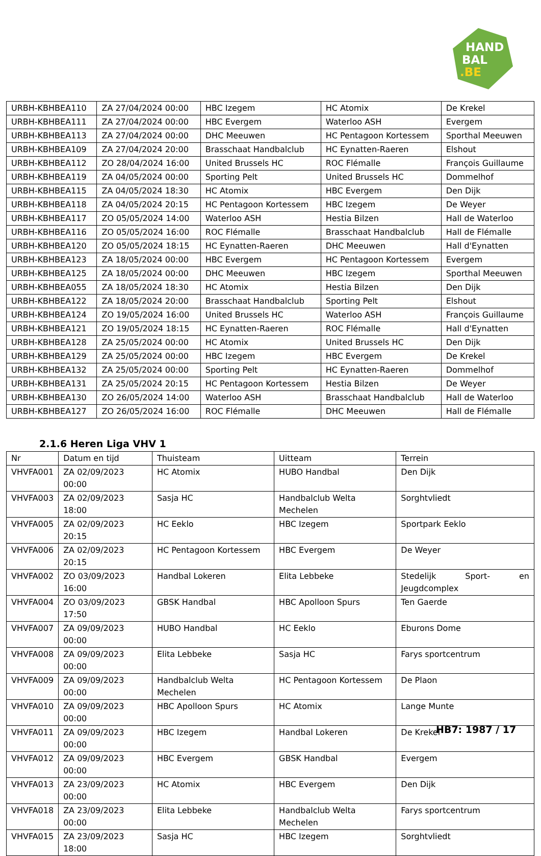HAND
BAL
.BE
| URBH-KBHBEA110 | ZA 27/04/2024 00:00 | HBC Izegem | HC Atomix | De Krekel |
| URBH-KBHBEA111 | ZA 27/04/2024 00:00 | HBC Evergem | Waterloo ASH | Evergem |
| URBH-KBHBEA113 | ZA 27/04/2024 00:00 | DHC Meeuwen | HC Pentagoon Kortessem | Sporthal Meeuwen |
| URBH-KBHBEA109 | ZA 27/04/2024 20:00 | Brasschaat Handbalclub | HC Eynatten-Raeren | Elshout |
| URBH-KBHBEA112 | ZO 28/04/2024 16:00 | United Brussels HC | ROC Flémalle | François Guillaume |
| URBH-KBHBEA119 | ZA 04/05/2024 00:00 | Sporting Pelt | United Brussels HC | Dommelhof |
| URBH-KBHBEA115 | ZA 04/05/2024 18:30 | HC Atomix | HBC Evergem | Den Dijk |
| URBH-KBHBEA118 | ZA 04/05/2024 20:15 | HC Pentagoon Kortessem | HBC Izegem | De Weyer |
| URBH-KBHBEA117 | ZO 05/05/2024 14:00 | Waterloo ASH | Hestia Bilzen | Hall de Waterloo |
| URBH-KBHBEA116 | ZO 05/05/2024 16:00 | ROC Flémalle | Brasschaat Handbalclub | Hall de Flémalle |
| URBH-KBHBEA120 | ZO 05/05/2024 18:15 | HC Eynatten-Raeren | DHC Meeuwen | Hall d'Eynatten |
| URBH-KBHBEA123 | ZA 18/05/2024 00:00 | HBC Evergem | HC Pentagoon Kortessem | Evergem |
| URBH-KBHBEA125 | ZA 18/05/2024 00:00 | DHC Meeuwen | HBC Izegem | Sporthal Meeuwen |
| URBH-KBHBEA055 | ZA 18/05/2024 18:30 | HC Atomix | Hestia Bilzen | Den Dijk |
| URBH-KBHBEA122 | ZA 18/05/2024 20:00 | Brasschaat Handbalclub | Sporting Pelt | Elshout |
| URBH-KBHBEA124 | ZO 19/05/2024 16:00 | United Brussels HC | Waterloo ASH | François Guillaume |
| URBH-KBHBEA121 | ZO 19/05/2024 18:15 | HC Eynatten-Raeren | ROC Flémalle | Hall d'Eynatten |
| URBH-KBHBEA128 | ZA 25/05/2024 00:00 | HC Atomix | United Brussels HC | Den Dijk |
| URBH-KBHBEA129 | ZA 25/05/2024 00:00 | HBC Izegem | HBC Evergem | De Krekel |
| URBH-KBHBEA132 | ZA 25/05/2024 00:00 | Sporting Pelt | HC Eynatten-Raeren | Dommelhof |
| URBH-KBHBEA131 | ZA 25/05/2024 20:15 | HC Pentagoon Kortessem | Hestia Bilzen | De Weyer |
| URBH-KBHBEA130 | ZO 26/05/2024 14:00 | Waterloo ASH | Brasschaat Handbalclub | Hall de Waterloo |
| URBH-KBHBEA127 | ZO 26/05/2024 16:00 | ROC Flémalle | DHC Meeuwen | Hall de Flémalle |
2.1.6 Heren Liga VHV 1
| Nr | Datum en tijd | Thuisteam | Uitteam | Terrein |
| --- | --- | --- | --- | --- |
| VHVFA001 | ZA 02/09/2023 00:00 | HC Atomix | HUBO Handbal | Den Dijk |
| VHVFA003 | ZA 02/09/2023 18:00 | Sasja HC | Handbalclub Welta Mechelen | Sorghtvliedt |
| VHVFA005 | ZA 02/09/2023 20:15 | HC Eeklo | HBC Izegem | Sportpark Eeklo |
| VHVFA006 | ZA 02/09/2023 20:15 | HC Pentagoon Kortessem | HBC Evergem | De Weyer |
| VHVFA002 | ZO 03/09/2023 16:00 | Handbal Lokeren | Elita Lebbeke | Stedelijk Sport- en Jeugdcomplex |
| VHVFA004 | ZO 03/09/2023 17:50 | GBSK Handbal | HBC Apolloon Spurs | Ten Gaerde |
| VHVFA007 | ZA 09/09/2023 00:00 | HUBO Handbal | HC Eeklo | Eburons Dome |
| VHVFA008 | ZA 09/09/2023 00:00 | Elita Lebbeke | Sasja HC | Farys sportcentrum |
| VHVFA009 | ZA 09/09/2023 00:00 | Handbalclub Welta Mechelen | HC Pentagoon Kortessem | De Plaon |
| VHVFA010 | ZA 09/09/2023 00:00 | HBC Apolloon Spurs | HC Atomix | Lange Munte |
| VHVFA011 | ZA 09/09/2023 00:00 | HBC Izegem | Handbal Lokeren | De Krekel |
| VHVFA012 | ZA 09/09/2023 00:00 | HBC Evergem | GBSK Handbal | Evergem |
| VHVFA013 | ZA 23/09/2023 00:00 | HC Atomix | HBC Evergem | Den Dijk |
| VHVFA018 | ZA 23/09/2023 00:00 | Elita Lebbeke | Handbalclub Welta Mechelen | Farys sportcentrum |
| VHVFA015 | ZA 23/09/2023 18:00 | Sasja HC | HBC Izegem | Sorghtvliedt |
HB7: 1987 / 17